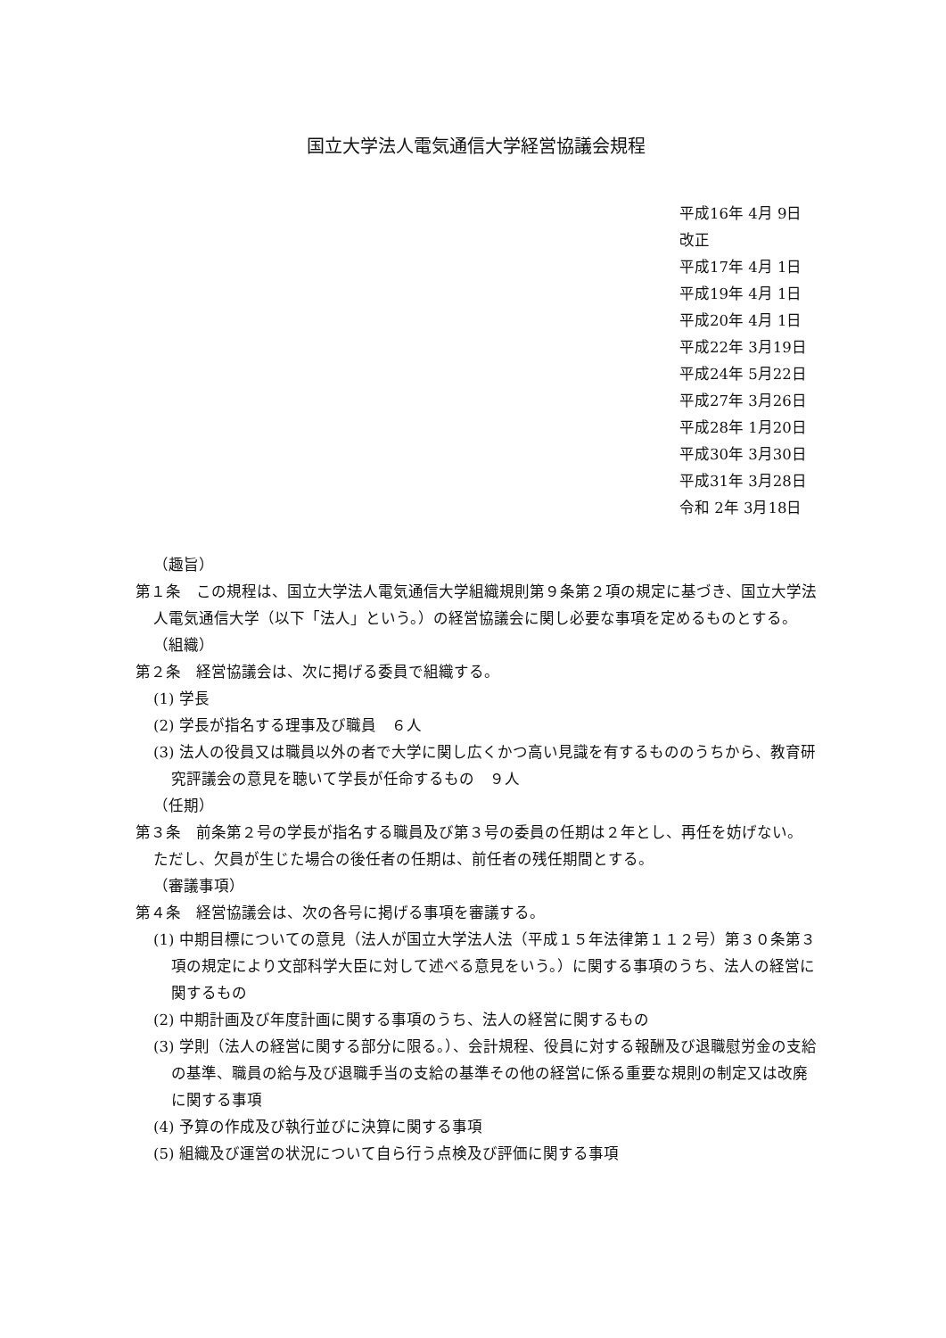国立大学法人電気通信大学経営協議会規程
平成16年 4月 9日
改正
平成17年 4月 1日
平成19年 4月 1日
平成20年 4月 1日
平成22年 3月19日
平成24年 5月22日
平成27年 3月26日
平成28年 1月20日
平成30年 3月30日
平成31年 3月28日
令和 2年 3月18日
（趣旨）
第１条　この規程は、国立大学法人電気通信大学組織規則第９条第２項の規定に基づき、国立大学法人電気通信大学（以下「法人」という。）の経営協議会に関し必要な事項を定めるものとする。
（組織）
第２条　経営協議会は、次に掲げる委員で組織する。
(1) 学長
(2) 学長が指名する理事及び職員　６人
(3) 法人の役員又は職員以外の者で大学に関し広くかつ高い見識を有するもののうちから、教育研究評議会の意見を聴いて学長が任命するもの　９人
（任期）
第３条　前条第２号の学長が指名する職員及び第３号の委員の任期は２年とし、再任を妨げない。ただし、欠員が生じた場合の後任者の任期は、前任者の残任期間とする。
（審議事項）
第４条　経営協議会は、次の各号に掲げる事項を審議する。
(1) 中期目標についての意見（法人が国立大学法人法（平成１５年法律第１１２号）第３０条第３項の規定により文部科学大臣に対して述べる意見をいう。）に関する事項のうち、法人の経営に関するもの
(2) 中期計画及び年度計画に関する事項のうち、法人の経営に関するもの
(3) 学則（法人の経営に関する部分に限る。）、会計規程、役員に対する報酬及び退職慰労金の支給の基準、職員の給与及び退職手当の支給の基準その他の経営に係る重要な規則の制定又は改廃に関する事項
(4) 予算の作成及び執行並びに決算に関する事項
(5) 組織及び運営の状況について自ら行う点検及び評価に関する事項